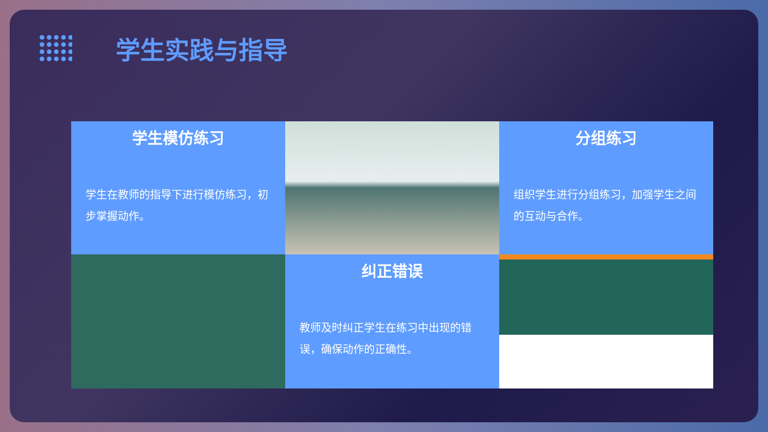学生实践与指导
学生模仿练习
学生在教师的指导下进行模仿练习，初步掌握动作。
分组练习
组织学生进行分组练习，加强学生之间的互动与合作。
纠正错误
教师及时纠正学生在练习中出现的错误，确保动作的正确性。